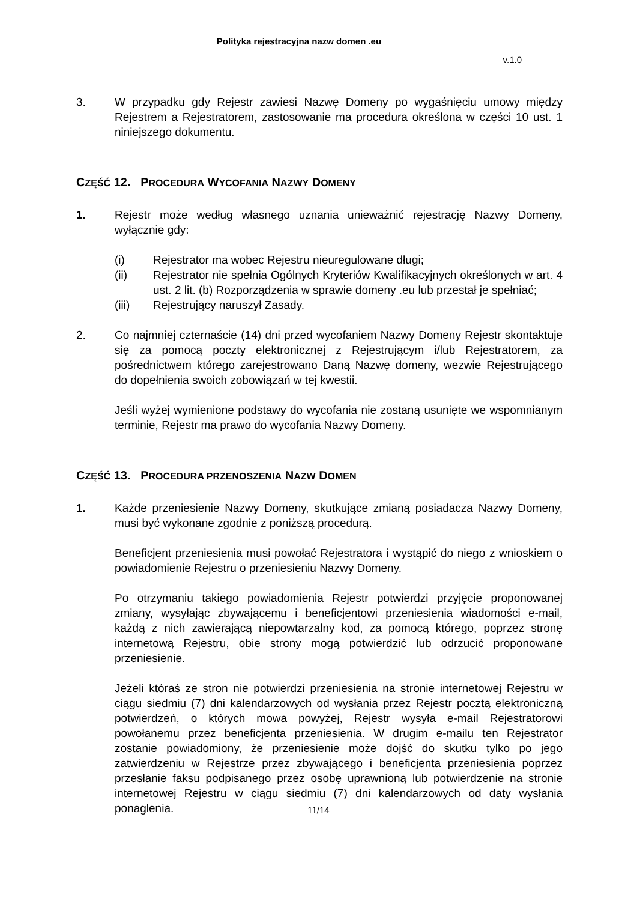Polityka rejestracyjna nazw domen .eu
v.1.0
3. W przypadku gdy Rejestr zawiesi Nazwę Domeny po wygaśnięciu umowy między Rejestrem a Rejestratorem, zastosowanie ma procedura określona w części 10 ust. 1 niniejszego dokumentu.
CZĘŚĆ 12. PROCEDURA WYCOFANIA NAZWY DOMENY
1. Rejestr może według własnego uznania unieważnić rejestrację Nazwy Domeny, wyłącznie gdy:
(i) Rejestrator ma wobec Rejestru nieuregulowane długi;
(ii) Rejestrator nie spełnia Ogólnych Kryteriów Kwalifikacyjnych określonych w art. 4 ust. 2 lit. (b) Rozporządzenia w sprawie domeny .eu lub przestał je spełniać;
(iii) Rejestrujący naruszył Zasady.
2. Co najmniej czternaście (14) dni przed wycofaniem Nazwy Domeny Rejestr skontaktuje się za pomocą poczty elektronicznej z Rejestrującym i/lub Rejestratorem, za pośrednictwem którego zarejestrowano Daną Nazwę domeny, wezwie Rejestrującego do dopełnienia swoich zobowiązań w tej kwestii.
Jeśli wyżej wymienione podstawy do wycofania nie zostaną usunięte we wspomnianym terminie, Rejestr ma prawo do wycofania Nazwy Domeny.
CZĘŚĆ 13. PROCEDURA PRZENOSZENIA NAZW DOMEN
1. Każde przeniesienie Nazwy Domeny, skutkujące zmianą posiadacza Nazwy Domeny, musi być wykonane zgodnie z poniższą procedurą.
Beneficjent przeniesienia musi powołać Rejestratora i wystąpić do niego z wnioskiem o powiadomienie Rejestru o przeniesieniu Nazwy Domeny.
Po otrzymaniu takiego powiadomienia Rejestr potwierdzi przyjęcie proponowanej zmiany, wysyłając zbywającemu i beneficjentowi przeniesienia wiadomości e-mail, każdą z nich zawierającą niepowtarzalny kod, za pomocą którego, poprzez stronę internetową Rejestru, obie strony mogą potwierdzić lub odrzucić proponowane przeniesienie.
Jeżeli któraś ze stron nie potwierdzi przeniesienia na stronie internetowej Rejestru w ciągu siedmiu (7) dni kalendarzowych od wysłania przez Rejestr pocztą elektroniczną potwierdzeń, o których mowa powyżej, Rejestr wysyła e-mail Rejestratorowi powołanemu przez beneficjenta przeniesienia. W drugim e-mailu ten Rejestrator zostanie powiadomiony, że przeniesienie może dojść do skutku tylko po jego zatwierdzeniu w Rejestrze przez zbywającego i beneficjenta przeniesienia poprzez przesłanie faksu podpisanego przez osobę uprawnioną lub potwierdzenie na stronie internetowej Rejestru w ciągu siedmiu (7) dni kalendarzowych od daty wysłania ponaglenia.
11/14